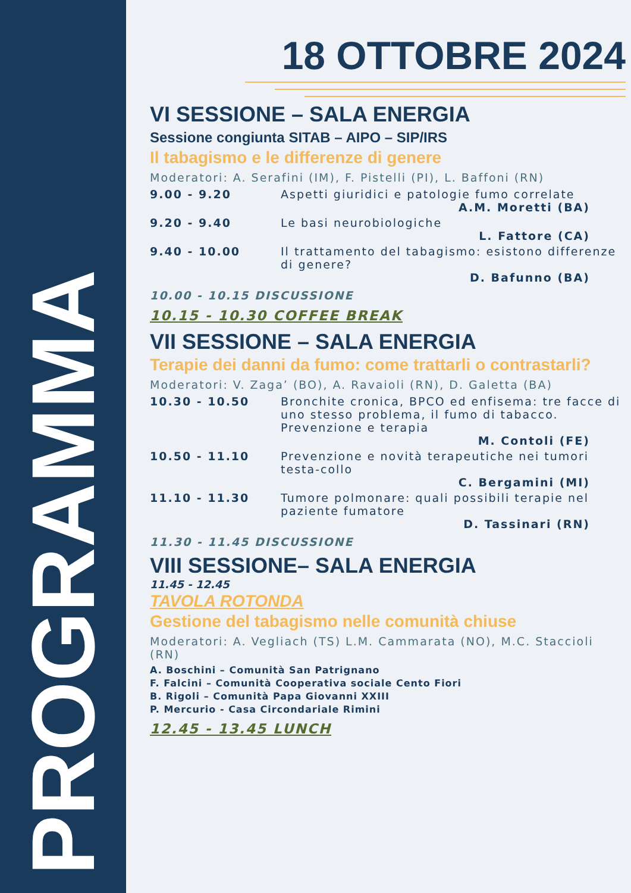PROGRAMMA
18 OTTOBRE 2024
VI SESSIONE – SALA ENERGIA
Sessione congiunta SITAB – AIPO – SIP/IRS
Il tabagismo e le differenze di genere
Moderatori: A. Serafini (IM), F. Pistelli (PI), L. Baffoni (RN)
9.00 - 9.20 Aspetti giuridici e patologie fumo correlate
A.M. Moretti (BA)
9.20 - 9.40 Le basi neurobiologiche
L. Fattore (CA)
9.40 - 10.00 Il trattamento del tabagismo: esistono differenze di genere?
D. Bafunno (BA)
10.00 - 10.15 DISCUSSIONE
10.15 - 10.30 COFFEE BREAK
VII SESSIONE – SALA ENERGIA
Terapie dei danni da fumo: come trattarli o contrastarli?
Moderatori: V. Zaga’ (BO), A. Ravaioli (RN), D. Galetta (BA)
10.30 - 10.50 Bronchite cronica, BPCO ed enfisema: tre facce di uno stesso problema, il fumo di tabacco. Prevenzione e terapia
M. Contoli (FE)
10.50 - 11.10 Prevenzione e novità terapeutiche nei tumori testa-collo
C. Bergamini (MI)
11.10 - 11.30 Tumore polmonare: quali possibili terapie nel paziente fumatore
D. Tassinari (RN)
11.30 - 11.45 DISCUSSIONE
VIII SESSIONE– SALA ENERGIA
11.45 - 12.45
TAVOLA ROTONDA
Gestione del tabagismo nelle comunità chiuse
Moderatori: A. Vegliach (TS) L.M. Cammarata (NO), M.C. Staccioli (RN)
A. Boschini – Comunità San Patrignano
F. Falcini – Comunità Cooperativa sociale Cento Fiori
B. Rigoli – Comunità Papa Giovanni XXIII
P. Mercurio - Casa Circondariale Rimini
12.45 - 13.45 LUNCH